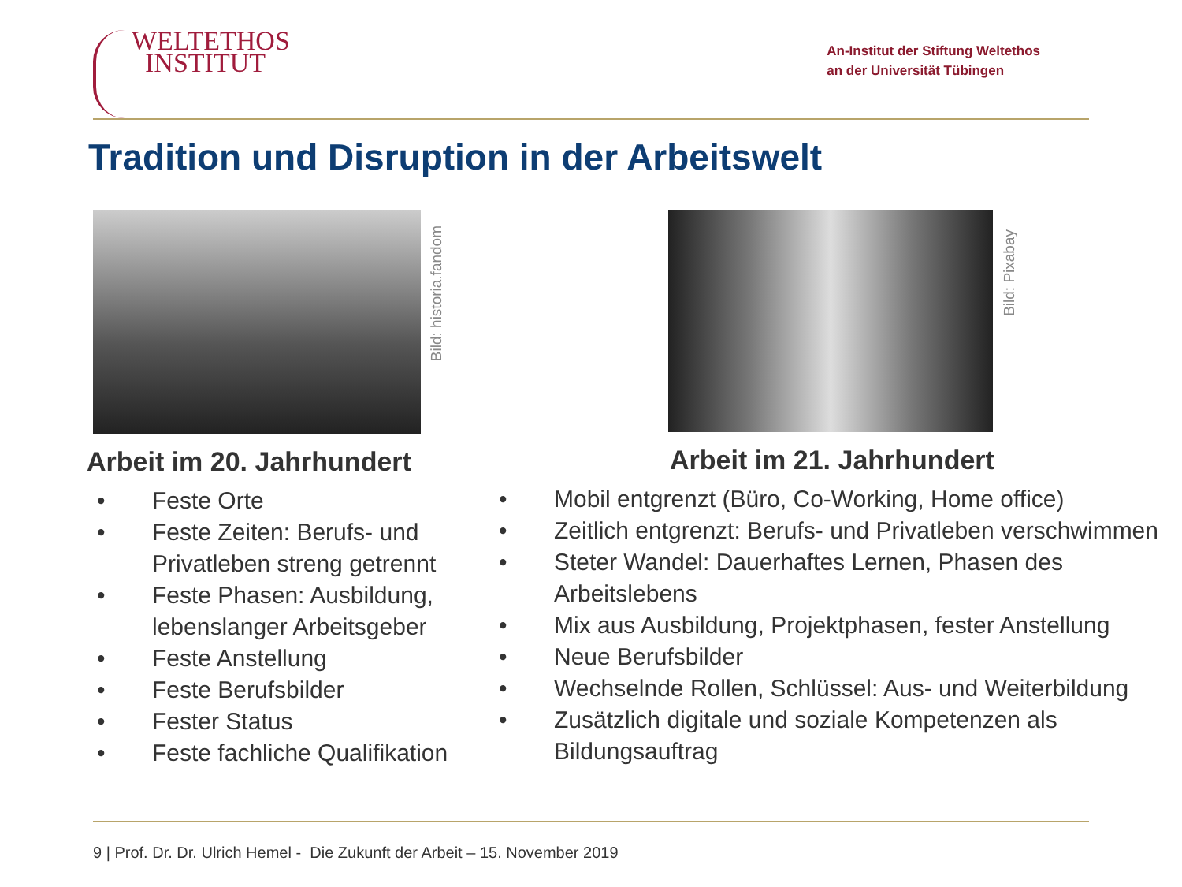WELTETHOS
INSTITUT
An-Institut der Stiftung Weltethos
an der Universität Tübingen
Tradition und Disruption in der Arbeitswelt
Bild: historia.fandom
Arbeit im 20. Jahrhundert
• Feste Orte
• Feste Zeiten: Berufs- und Privatleben streng getrennt
• Feste Phasen: Ausbildung, lebenslanger Arbeitsgeber
• Feste Anstellung
• Feste Berufsbilder
• Fester Status
• Feste fachliche Qualifikation
Bild: Pixabay
Arbeit im 21. Jahrhundert
• Mobil entgrenzt (Büro, Co-Working, Home office)
• Zeitlich entgrenzt: Berufs- und Privatleben verschwimmen
• Steter Wandel: Dauerhaftes Lernen, Phasen des Arbeitslebens
• Mix aus Ausbildung, Projektphasen, fester Anstellung
• Neue Berufsbilder
• Wechselnde Rollen, Schlüssel: Aus- und Weiterbildung
• Zusätzlich digitale und soziale Kompetenzen als Bildungsauftrag
9 | Prof. Dr. Dr. Ulrich Hemel - Die Zukunft der Arbeit – 15. November 2019